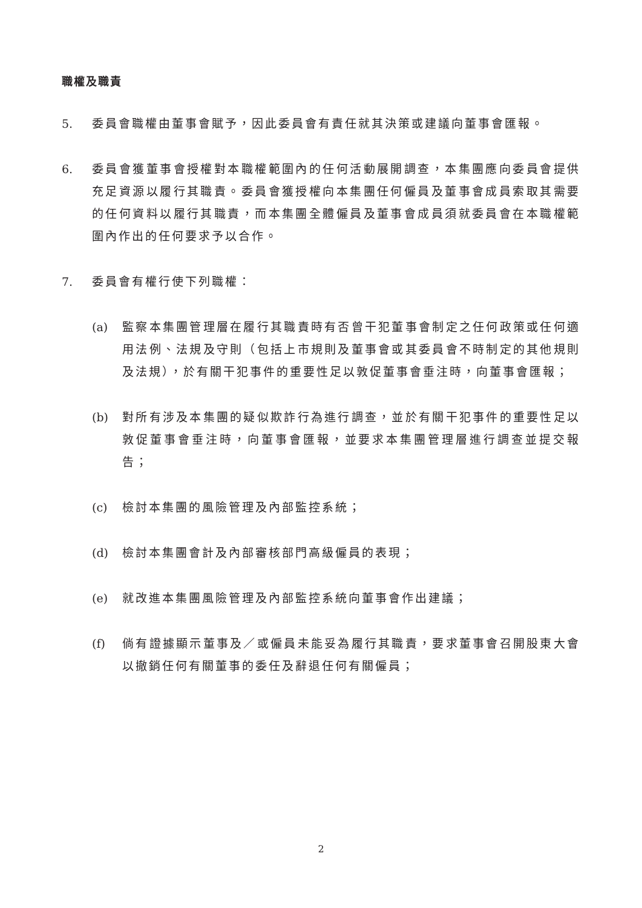職權及職責
5. 委員會職權由董事會賦予，因此委員會有責任就其決策或建議向董事會匯報。
6. 委員會獲董事會授權對本職權範圍內的任何活動展開調查，本集團應向委員會提供充足資源以履行其職責。委員會獲授權向本集團任何僱員及董事會成員索取其需要的任何資料以履行其職責，而本集團全體僱員及董事會成員須就委員會在本職權範圍內作出的任何要求予以合作。
7. 委員會有權行使下列職權：
(a) 監察本集團管理層在履行其職責時有否曾干犯董事會制定之任何政策或任何適用法例、法規及守則（包括上市規則及董事會或其委員會不時制定的其他規則及法規），於有關干犯事件的重要性足以敦促董事會垂注時，向董事會匯報；
(b) 對所有涉及本集團的疑似欺詐行為進行調查，並於有關干犯事件的重要性足以敦促董事會垂注時，向董事會匯報，並要求本集團管理層進行調查並提交報告；
(c) 檢討本集團的風險管理及內部監控系統；
(d) 檢討本集團會計及內部審核部門高級僱員的表現；
(e) 就改進本集團風險管理及內部監控系統向董事會作出建議；
(f) 倘有證據顯示董事及／或僱員未能妥為履行其職責，要求董事會召開股東大會以撤銷任何有關董事的委任及辭退任何有關僱員；
2